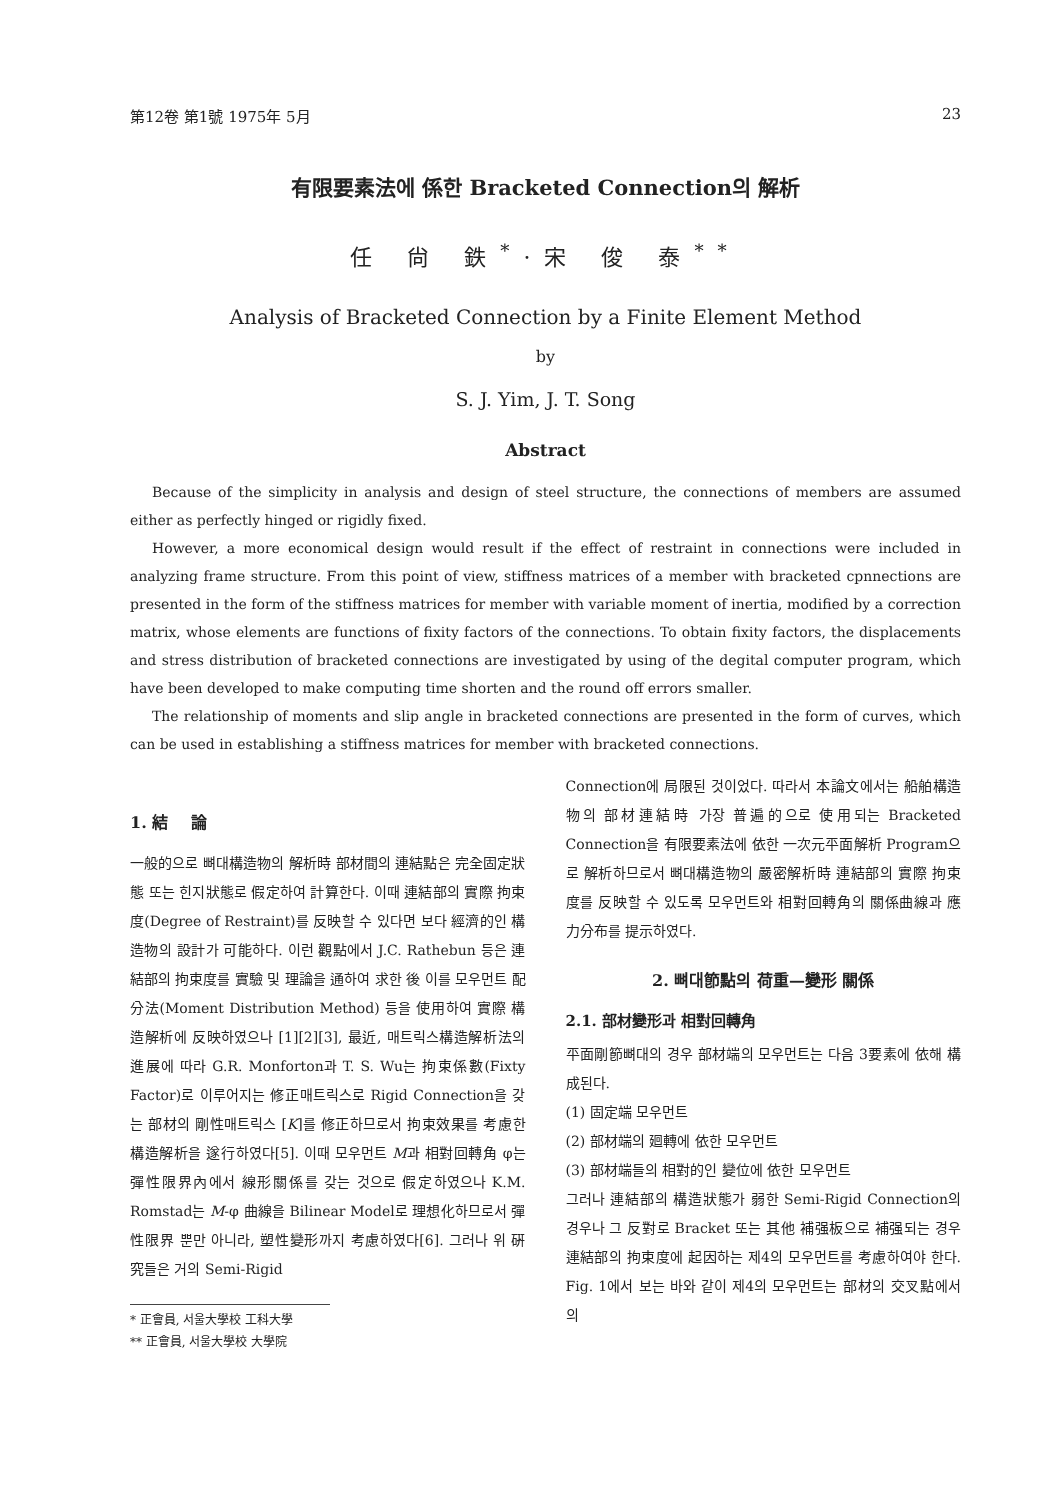第12卷 第1號 1975年 5月 23
有限要素法에 係한 Bracketed Connection의 解析
任 尙 鉄<sup>*</sup>·宋 俊 泰<sup>**</sup>
Analysis of Bracketed Connection by a Finite Element Method
by
S. J. Yim, J. T. Song
Abstract
Because of the simplicity in analysis and design of steel structure, the connections of members are assumed either as perfectly hinged or rigidly fixed.
However, a more economical design would result if the effect of restraint in connections were included in analyzing frame structure. From this point of view, stiffness matrices of a member with bracketed cpnnections are presented in the form of the stiffness matrices for member with variable moment of inertia, modified by a correction matrix, whose elements are functions of fixity factors of the connections. To obtain fixity factors, the displacements and stress distribution of bracketed connections are investigated by using of the degital computer program, which have been developed to make computing time shorten and the round off errors smaller.
The relationship of moments and slip angle in bracketed connections are presented in the form of curves, which can be used in establishing a stiffness matrices for member with bracketed connections.
1. 結 論
一般的으로 뼈대構造物의 解析時 部材間의 連結點은 完全固定狀態 또는 힌지狀態로 假定하여 計算한다. 이때 連結部의 實際 拘束度(Degree of Restraint)를 反映할 수 있다면 보다 經濟的인 構造物의 設計가 可能하다. 이런 觀點에서 J.C. Rathebun 등은 連結部의 拘束度를 實驗 및 理論을 通하여 求한 後 이를 모우먼트 配分法(Moment Distribution Method) 등을 使用하여 實際 構造解析에 反映하였으나 [1][2][3], 最近, 매트릭스構造解析法의 進展에 따라 G.R. Monforton과 T. S. Wu는 拘束係數(Fixty Factor)로 이루어지는 修正매트릭스로 Rigid Connection을 갖는 部材의 剛性매트릭스 [K]를 修正하므로서 拘束效果를 考慮한 構造解析을 遂行하였다[5]. 이때 모우먼트 M과 相對回轉角 φ는 彈性限界內에서 線形關係를 갖는 것으로 假定하였으나 K.M. Romstad는 M-φ 曲線을 Bilinear Model로 理想化하므로서 彈性限界 뿐만 아니라, 塑性變形까지 考慮하였다[6]. 그러나 위 硏究들은 거의 Semi-Rigid
* 正會員, 서울大學校 工科大學
** 正會員, 서울大學校 大學院
Connection에 局限된 것이었다. 따라서 本論文에서는 船舶構造物의 部材連結時 가장 普遍的으로 使用되는 Bracketed Connection을 有限要素法에 依한 一次元平面解析 Program으로 解析하므로서 뼈대構造物의 嚴密解析時 連結部의 實際 拘束度를 反映할 수 있도록 모우먼트와 相對回轉角의 關係曲線과 應力分布를 提示하였다.
2. 뼈대節點의 荷重—變形 關係
2.1. 部材變形과 相對回轉角
平面剛節뼈대의 경우 部材端의 모우먼트는 다음 3要素에 依해 構成된다.
(1) 固定端 모우먼트
(2) 部材端의 廻轉에 依한 모우먼트
(3) 部材端들의 相對的인 變位에 依한 모우먼트
그러나 連結部의 構造狀態가 弱한 Semi-Rigid Connection의 경우나 그 反對로 Bracket 또는 其他 補强板으로 補强되는 경우 連結部의 拘束度에 起因하는 제4의 모우먼트를 考慮하여야 한다. Fig. 1에서 보는 바와 같이 제4의 모우먼트는 部材의 交叉點에서의